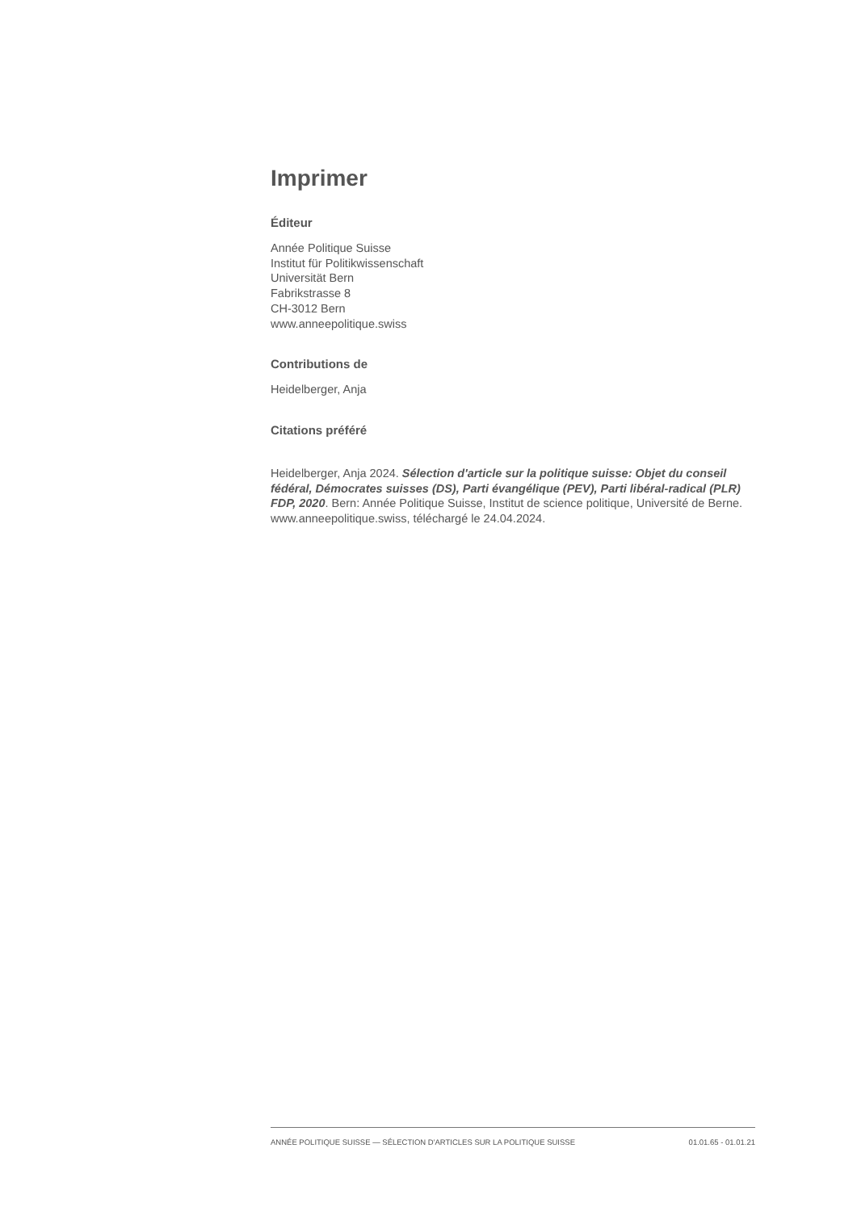Imprimer
Éditeur
Année Politique Suisse
Institut für Politikwissenschaft
Universität Bern
Fabrikstrasse 8
CH-3012 Bern
www.anneepolitique.swiss
Contributions de
Heidelberger, Anja
Citations préféré
Heidelberger, Anja 2024. Sélection d'article sur la politique suisse: Objet du conseil fédéral, Démocrates suisses (DS), Parti évangélique (PEV), Parti libéral-radical (PLR) FDP, 2020. Bern: Année Politique Suisse, Institut de science politique, Université de Berne. www.anneepolitique.swiss, téléchargé le 24.04.2024.
ANNÉE POLITIQUE SUISSE — SÉLECTION D'ARTICLES SUR LA POLITIQUE SUISSE 01.01.65 - 01.01.21